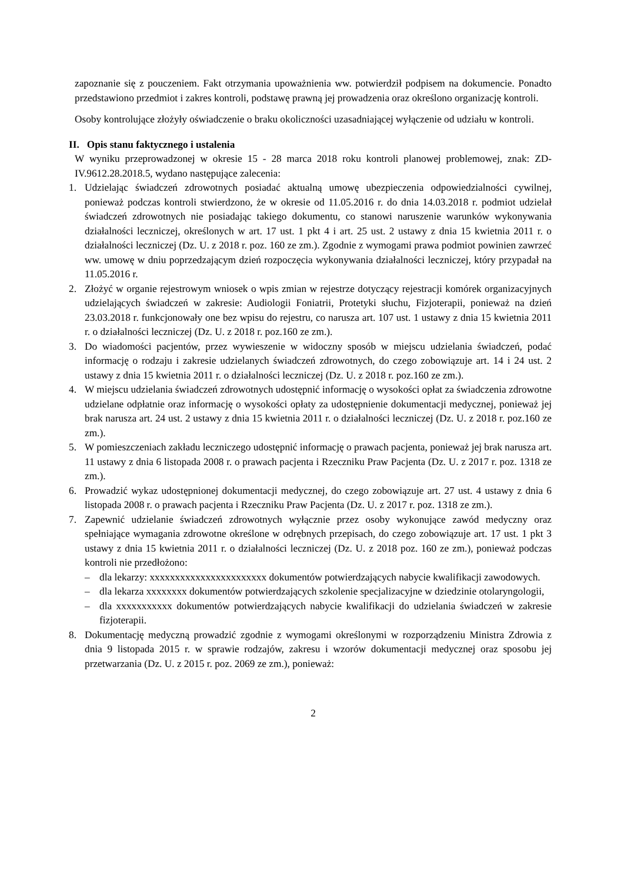zapoznanie się z pouczeniem. Fakt otrzymania upoważnienia ww. potwierdził podpisem na dokumencie. Ponadto przedstawiono przedmiot i zakres kontroli, podstawę prawną jej prowadzenia oraz określono organizację kontroli.
Osoby kontrolujące złożyły oświadczenie o braku okoliczności uzasadniającej wyłączenie od udziału w kontroli.
II. Opis stanu faktycznego i ustalenia
W wyniku przeprowadzonej w okresie 15 - 28 marca 2018 roku kontroli planowej problemowej, znak: ZD-IV.9612.28.2018.5, wydano następujące zalecenia:
1. Udzielając świadczeń zdrowotnych posiadać aktualną umowę ubezpieczenia odpowiedzialności cywilnej, ponieważ podczas kontroli stwierdzono, że w okresie od 11.05.2016 r. do dnia 14.03.2018 r. podmiot udzielał świadczeń zdrowotnych nie posiadając takiego dokumentu, co stanowi naruszenie warunków wykonywania działalności leczniczej, określonych w art. 17 ust. 1 pkt 4 i art. 25 ust. 2 ustawy z dnia 15 kwietnia 2011 r. o działalności leczniczej (Dz. U. z 2018 r. poz. 160 ze zm.). Zgodnie z wymogami prawa podmiot powinien zawrzeć ww. umowę w dniu poprzedzającym dzień rozpoczęcia wykonywania działalności leczniczej, który przypadał na 11.05.2016 r.
2. Złożyć w organie rejestrowym wniosek o wpis zmian w rejestrze dotyczący rejestracji komórek organizacyjnych udzielających świadczeń w zakresie: Audiologii Foniatrii, Protetyki słuchu, Fizjoterapii, ponieważ na dzień 23.03.2018 r. funkcjonowały one bez wpisu do rejestru, co narusza art. 107 ust. 1 ustawy z dnia 15 kwietnia 2011 r. o działalności leczniczej (Dz. U. z 2018 r. poz.160 ze zm.).
3. Do wiadomości pacjentów, przez wywieszenie w widoczny sposób w miejscu udzielania świadczeń, podać informację o rodzaju i zakresie udzielanych świadczeń zdrowotnych, do czego zobowiązuje art. 14 i 24 ust. 2 ustawy z dnia 15 kwietnia 2011 r. o działalności leczniczej (Dz. U. z 2018 r. poz.160 ze zm.).
4. W miejscu udzielania świadczeń zdrowotnych udostępnić informację o wysokości opłat za świadczenia zdrowotne udzielane odpłatnie oraz informację o wysokości opłaty za udostępnienie dokumentacji medycznej, ponieważ jej brak narusza art. 24 ust. 2 ustawy z dnia 15 kwietnia 2011 r. o działalności leczniczej (Dz. U. z 2018 r. poz.160 ze zm.).
5. W pomieszczeniach zakładu leczniczego udostępnić informację o prawach pacjenta, ponieważ jej brak narusza art. 11 ustawy z dnia 6 listopada 2008 r. o prawach pacjenta i Rzeczniku Praw Pacjenta (Dz. U. z 2017 r. poz. 1318 ze zm.).
6. Prowadzić wykaz udostępnionej dokumentacji medycznej, do czego zobowiązuje art. 27 ust. 4 ustawy z dnia 6 listopada 2008 r. o prawach pacjenta i Rzeczniku Praw Pacjenta (Dz. U. z 2017 r. poz. 1318 ze zm.).
7. Zapewnić udzielanie świadczeń zdrowotnych wyłącznie przez osoby wykonujące zawód medyczny oraz spełniające wymagania zdrowotne określone w odrębnych przepisach, do czego zobowiązuje art. 17 ust. 1 pkt 3 ustawy z dnia 15 kwietnia 2011 r. o działalności leczniczej (Dz. U. z 2018 poz. 160 ze zm.), ponieważ podczas kontroli nie przedłożono:
– dla lekarzy: xxxxxxxxxxxxxxxxxxxxxxx dokumentów potwierdzających nabycie kwalifikacji zawodowych.
– dla lekarza xxxxxxxx dokumentów potwierdzających szkolenie specjalizacyjne w dziedzinie otolaryngologii,
– dla xxxxxxxxxxx dokumentów potwierdzających nabycie kwalifikacji do udzielania świadczeń w zakresie fizjoterapii.
8. Dokumentację medyczną prowadzić zgodnie z wymogami określonymi w rozporządzeniu Ministra Zdrowia z dnia 9 listopada 2015 r. w sprawie rodzajów, zakresu i wzorów dokumentacji medycznej oraz sposobu jej przetwarzania (Dz. U. z 2015 r. poz. 2069 ze zm.), ponieważ:
2